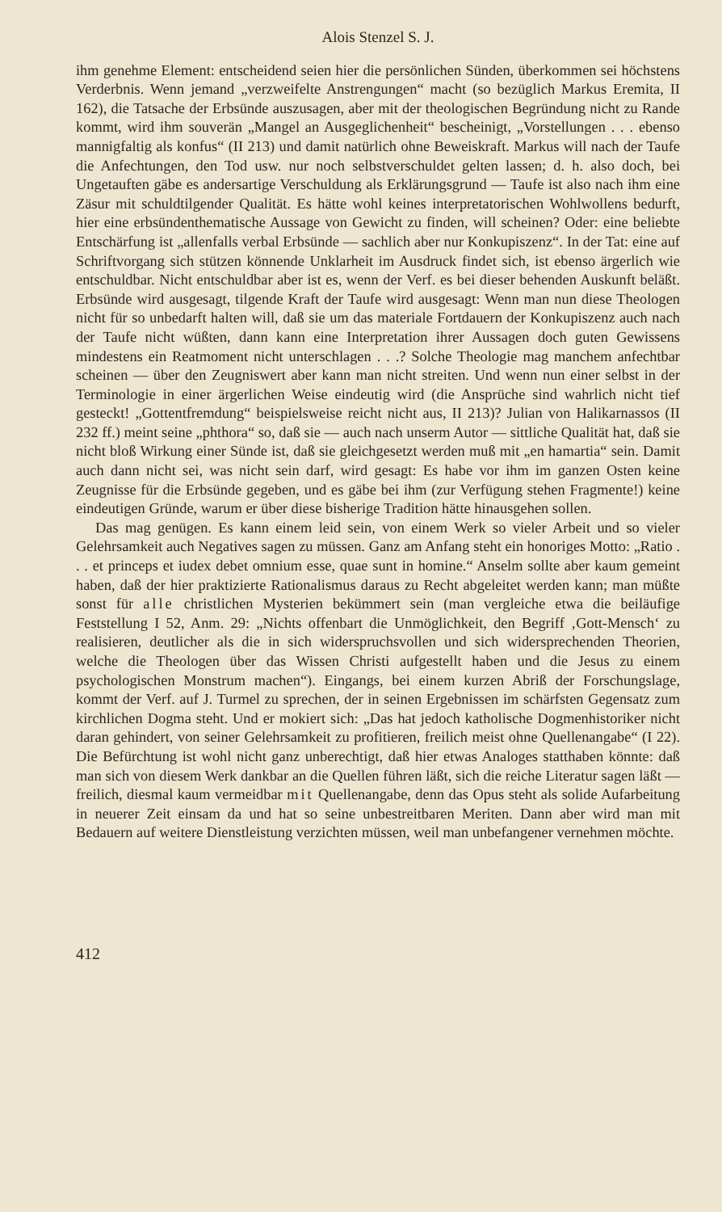Alois Stenzel S. J.
ihm genehme Element: entscheidend seien hier die persönlichen Sünden, überkommen sei höchstens Verderbnis. Wenn jemand „verzweifelte Anstrengungen“ macht (so bezüglich Markus Eremita, II 162), die Tatsache der Erbsünde auszusagen, aber mit der theologischen Begründung nicht zu Rande kommt, wird ihm souverän „Mangel an Ausgeglichenheit“ bescheinigt, „Vorstellungen . . . ebenso mannigfaltig als konfus“ (II 213) und damit natürlich ohne Beweiskraft. Markus will nach der Taufe die Anfechtungen, den Tod usw. nur noch selbstverschuldet gelten lassen; d. h. also doch, bei Ungetauften gäbe es andersartige Verschuldung als Erklärungsgrund — Taufe ist also nach ihm eine Zäsur mit schuldtilgender Qualität. Es hätte wohl keines interpretatorischen Wohlwollens bedurft, hier eine erbsündenthematische Aussage von Gewicht zu finden, will scheinen? Oder: eine beliebte Entschärfung ist „allenfalls verbal Erbsünde — sachlich aber nur Konkupiszenz“. In der Tat: eine auf Schriftvorgang sich stützen könnende Unklarheit im Ausdruck findet sich, ist ebenso ärgerlich wie entschuldbar. Nicht entschuldbar aber ist es, wenn der Verf. es bei dieser behenden Auskunft beläßt. Erbsünde wird ausgesagt, tilgende Kraft der Taufe wird ausgesagt: Wenn man nun diese Theologen nicht für so unbedarft halten will, daß sie um das materiale Fortdauern der Konkupiszenz auch nach der Taufe nicht wüßten, dann kann eine Interpretation ihrer Aussagen doch guten Gewissens mindestens ein Reatmoment nicht unterschlagen . . .? Solche Theologie mag manchem anfechtbar scheinen — über den Zeugniswert aber kann man nicht streiten. Und wenn nun einer selbst in der Terminologie in einer ärgerlichen Weise eindeutig wird (die Ansprüche sind wahrlich nicht tief gesteckt! „Gottentfremdung“ beispielsweise reicht nicht aus, II 213)? Julian von Halikarnassos (II 232 ff.) meint seine „phthora“ so, daß sie — auch nach unserm Autor — sittliche Qualität hat, daß sie nicht bloß Wirkung einer Sünde ist, daß sie gleichgesetzt werden muß mit „en hamartia“ sein. Damit auch dann nicht sei, was nicht sein darf, wird gesagt: Es habe vor ihm im ganzen Osten keine Zeugnisse für die Erbsünde gegeben, und es gäbe bei ihm (zur Verfügung stehen Fragmente!) keine eindeutigen Gründe, warum er über diese bisherige Tradition hätte hinausgehen sollen.
Das mag genügen. Es kann einem leid sein, von einem Werk so vieler Arbeit und so vieler Gelehrsamkeit auch Negatives sagen zu müssen. Ganz am Anfang steht ein honoriges Motto: „Ratio . . . et princeps et iudex debet omnium esse, quae sunt in homine.“ Anselm sollte aber kaum gemeint haben, daß der hier praktizierte Rationalismus daraus zu Recht abgeleitet werden kann; man müßte sonst für alle christlichen Mysterien bekümmert sein (man vergleiche etwa die beiläufige Feststellung I 52, Anm. 29: „Nichts offenbart die Unmöglichkeit, den Begriff ‚Gott-Mensch‘ zu realisieren, deutlicher als die in sich widerspruchsvollen und sich widersprechenden Theorien, welche die Theologen über das Wissen Christi aufgestellt haben und die Jesus zu einem psychologischen Monstrum machen“). Eingangs, bei einem kurzen Abriß der Forschungslage, kommt der Verf. auf J. Turmel zu sprechen, der in seinen Ergebnissen im schärfsten Gegensatz zum kirchlichen Dogma steht. Und er mokiert sich: „Das hat jedoch katholische Dogmenhistoriker nicht daran gehindert, von seiner Gelehrsamkeit zu profitieren, freilich meist ohne Quellenangabe“ (I 22). Die Befürchtung ist wohl nicht ganz unberechtigt, daß hier etwas Analoges statthaben könnte: daß man sich von diesem Werk dankbar an die Quellen führen läßt, sich die reiche Literatur sagen läßt — freilich, diesmal kaum vermeidbar mit Quellenangabe, denn das Opus steht als solide Aufarbeitung in neuerer Zeit einsam da und hat so seine unbestreitbaren Meriten. Dann aber wird man mit Bedauern auf weitere Dienstleistung verzichten müssen, weil man unbefangener vernehmen möchte.
412